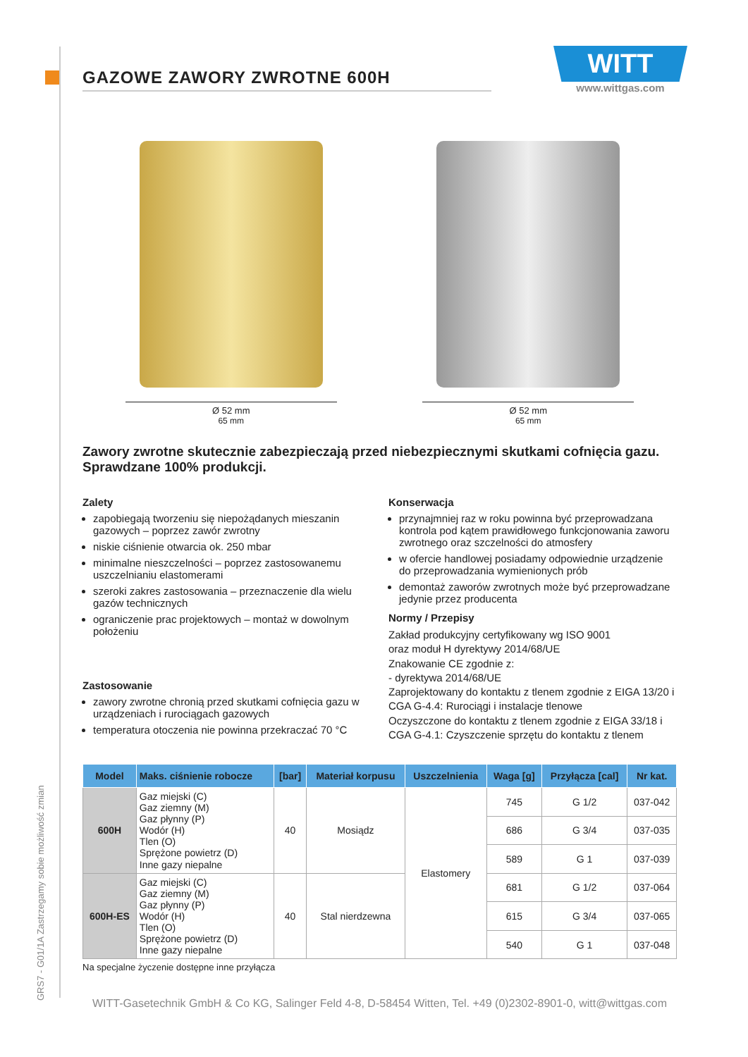GRS7 - G01/1A Zastrzegamy sobie możliwość zmian
WITT
www.wittgas.com
GAZOWE ZAWORY ZWROTNE 600H
Ø 52 mm
65 mm
Ø 52 mm
65 mm
Zawory zwrotne skutecznie zabezpieczają przed niebezpiecznymi skutkami cofnięcia gazu.
Sprawdzane 100% produkcji.
Zalety
zapobiegają tworzeniu się niepożądanych mieszanin gazowych – poprzez zawór zwrotny
niskie ciśnienie otwarcia ok. 250 mbar
minimalne nieszczelności – poprzez zastosowanemu uszczelnianiu elastomerami
szeroki zakres zastosowania – przeznaczenie dla wielu gazów technicznych
ograniczenie prac projektowych – montaż w dowolnym położeniu
Zastosowanie
zawory zwrotne chronią przed skutkami cofnięcia gazu w urządzeniach i rurociągach gazowych
temperatura otoczenia nie powinna przekraczać 70 °C
Konserwacja
przynajmniej raz w roku powinna być przeprowadzana kontrola pod kątem prawidłowego funkcjonowania zaworu zwrotnego oraz szczelności do atmosfery
w ofercie handlowej posiadamy odpowiednie urządzenie do przeprowadzania wymienionych prób
demontaż zaworów zwrotnych może być przeprowadzane jedynie przez producenta
Normy / Przepisy
Zakład produkcyjny certyfikowany wg ISO 9001
oraz moduł H dyrektywy 2014/68/UE
Znakowanie CE zgodnie z:
- dyrektywa 2014/68/UE
Zaprojektowany do kontaktu z tlenem zgodnie z EIGA 13/20 i CGA G-4.4: Rurociągi i instalacje tlenowe
Oczyszczone do kontaktu z tlenem zgodnie z EIGA 33/18 i CGA G-4.1: Czyszczenie sprzętu do kontaktu z tlenem
| Model | Maks. ciśnienie robocze | [bar] | Materiał korpusu | Uszczelnienia | Waga [g] | Przyłącza [cal] | Nr kat. |
| --- | --- | --- | --- | --- | --- | --- | --- |
| 600H | Gaz miejski (C) Gaz ziemny (M) Gaz płynny (P) Wodór (H) Tlen (O) Sprężone powietrz (D) Inne gazy niepalne | 40 | Mosiądz | Elastomery | 745 | G 1/2 | 037-042 |
| | | | | | 686 | G 3/4 | 037-035 |
| | | | | | 589 | G 1 | 037-039 |
| 600H-ES | Gaz miejski (C) Gaz ziemny (M) Gaz płynny (P) Wodór (H) Tlen (O) Sprężone powietrz (D) Inne gazy niepalne | 40 | Stal nierdzewna | | 681 | G 1/2 | 037-064 |
| | | | | | 615 | G 3/4 | 037-065 |
| | | | | | 540 | G 1 | 037-048 |
Na specjalne życzenie dostępne inne przyłącza
WITT-Gasetechnik GmbH & Co KG, Salinger Feld 4-8, D-58454 Witten, Tel. +49 (0)2302-8901-0, witt@wittgas.com